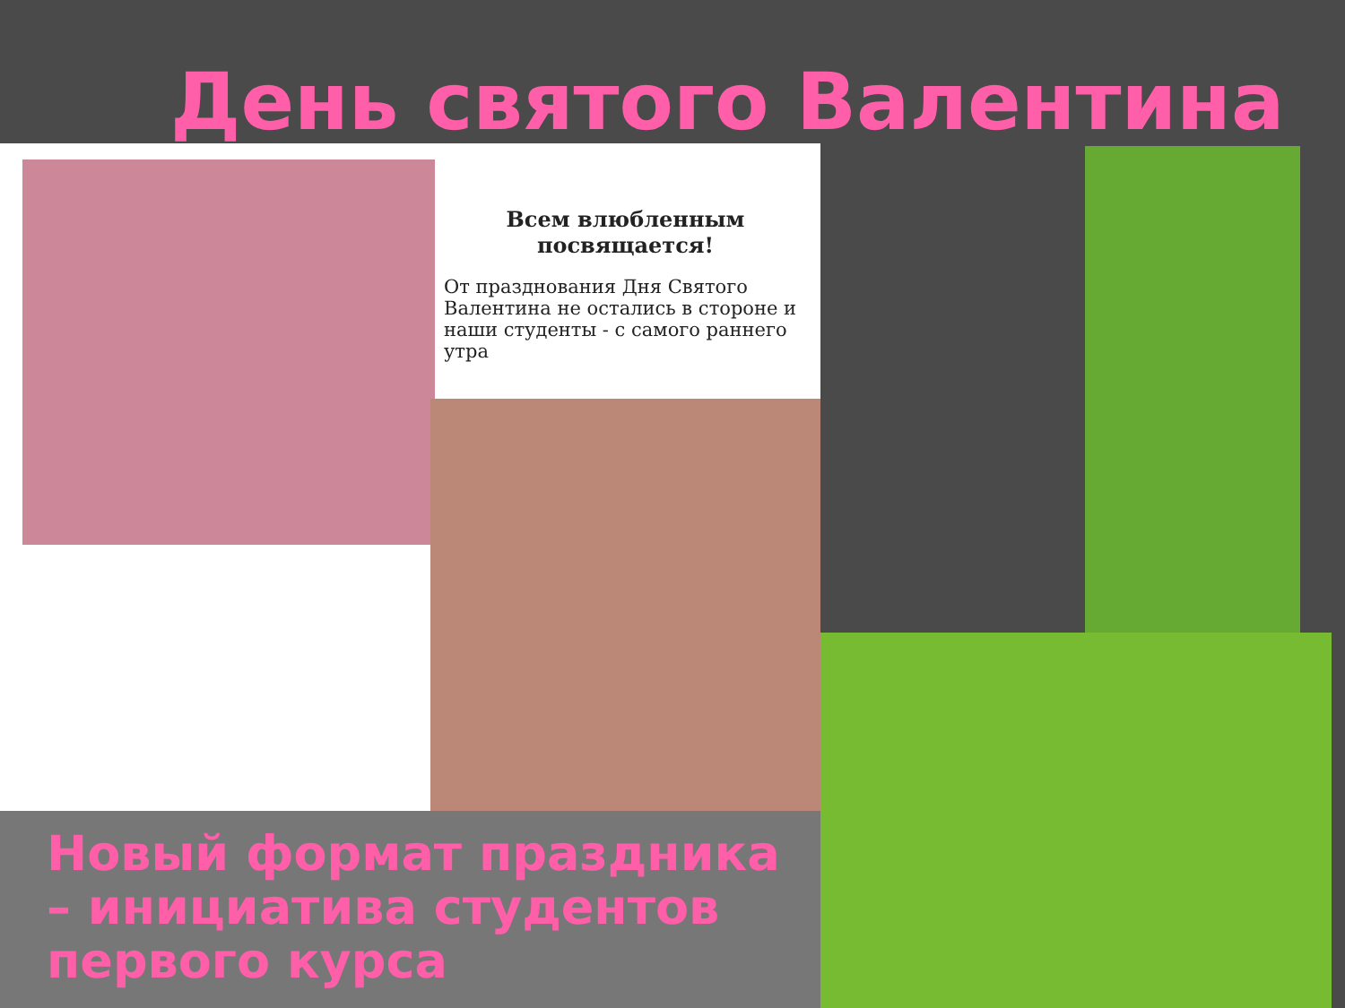День святого Валентина
Всем влюбленным посвящается!
От празднования Дня Святого Валентина не остались в стороне и наши студенты - с самого раннего утра
Новый формат праздника – инициатива студентов первого курса